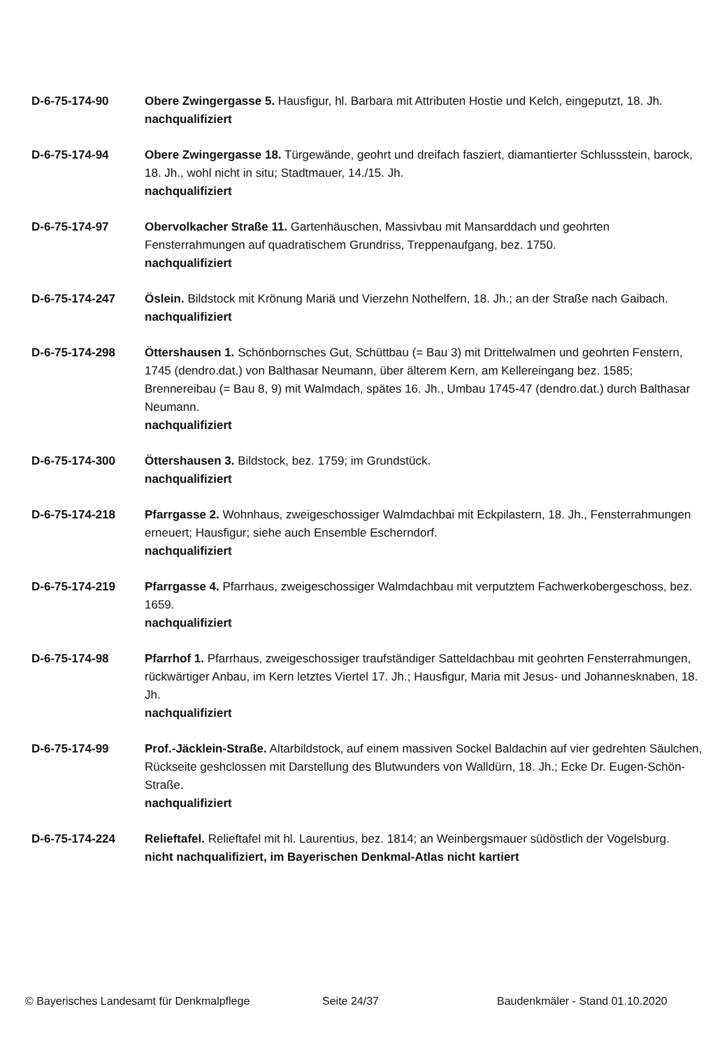D-6-75-174-90 Obere Zwingergasse 5. Hausfigur, hl. Barbara mit Attributen Hostie und Kelch, eingeputzt, 18. Jh.
nachqualifiziert
D-6-75-174-94 Obere Zwingergasse 18. Türgewände, geohrt und dreifach fasziert, diamantierter Schlussstein, barock, 18. Jh., wohl nicht in situ; Stadtmauer, 14./15. Jh.
nachqualifiziert
D-6-75-174-97 Obervolkacher Straße 11. Gartenhäuschen, Massivbau mit Mansarddach und geohrten Fensterrahmungen auf quadratischem Grundriss, Treppenaufgang, bez. 1750.
nachqualifiziert
D-6-75-174-247 Öslein. Bildstock mit Krönung Mariä und Vierzehn Nothelfern, 18. Jh.; an der Straße nach Gaibach.
nachqualifiziert
D-6-75-174-298 Öttershausen 1. Schönbornsches Gut, Schüttbau (= Bau 3) mit Drittelwalmen und geohrten Fenstern, 1745 (dendro.dat.) von Balthasar Neumann, über älterem Kern, am Kellereingang bez. 1585; Brennereibau (= Bau 8, 9) mit Walmdach, spätes 16. Jh., Umbau 1745-47 (dendro.dat.) durch Balthasar Neumann.
nachqualifiziert
D-6-75-174-300 Öttershausen 3. Bildstock, bez. 1759; im Grundstück.
nachqualifiziert
D-6-75-174-218 Pfarrgasse 2. Wohnhaus, zweigeschossiger Walmdachbai mit Eckpilastern, 18. Jh., Fensterrahmungen erneuert; Hausfigur; siehe auch Ensemble Escherndorf.
nachqualifiziert
D-6-75-174-219 Pfarrgasse 4. Pfarrhaus, zweigeschossiger Walmdachbau mit verputztem Fachwerkobergeschoss, bez. 1659.
nachqualifiziert
D-6-75-174-98 Pfarrhof 1. Pfarrhaus, zweigeschossiger traufständiger Satteldachbau mit geohrten Fensterrahmungen, rückwärtiger Anbau, im Kern letztes Viertel 17. Jh.; Hausfigur, Maria mit Jesus- und Johannesknaben, 18. Jh.
nachqualifiziert
D-6-75-174-99 Prof.-Jäcklein-Straße. Altarbildstock, auf einem massiven Sockel Baldachin auf vier gedrehten Säulchen, Rückseite geshclossen mit Darstellung des Blutwunders von Walldürn, 18. Jh.; Ecke Dr. Eugen-Schön-Straße.
nachqualifiziert
D-6-75-174-224 Relieftafel. Relieftafel mit hl. Laurentius, bez. 1814; an Weinbergsmauer südöstlich der Vogelsburg.
nicht nachqualifiziert, im Bayerischen Denkmal-Atlas nicht kartiert
© Bayerisches Landesamt für Denkmalpflege Seite 24/37 Baudenkmäler - Stand 01.10.2020